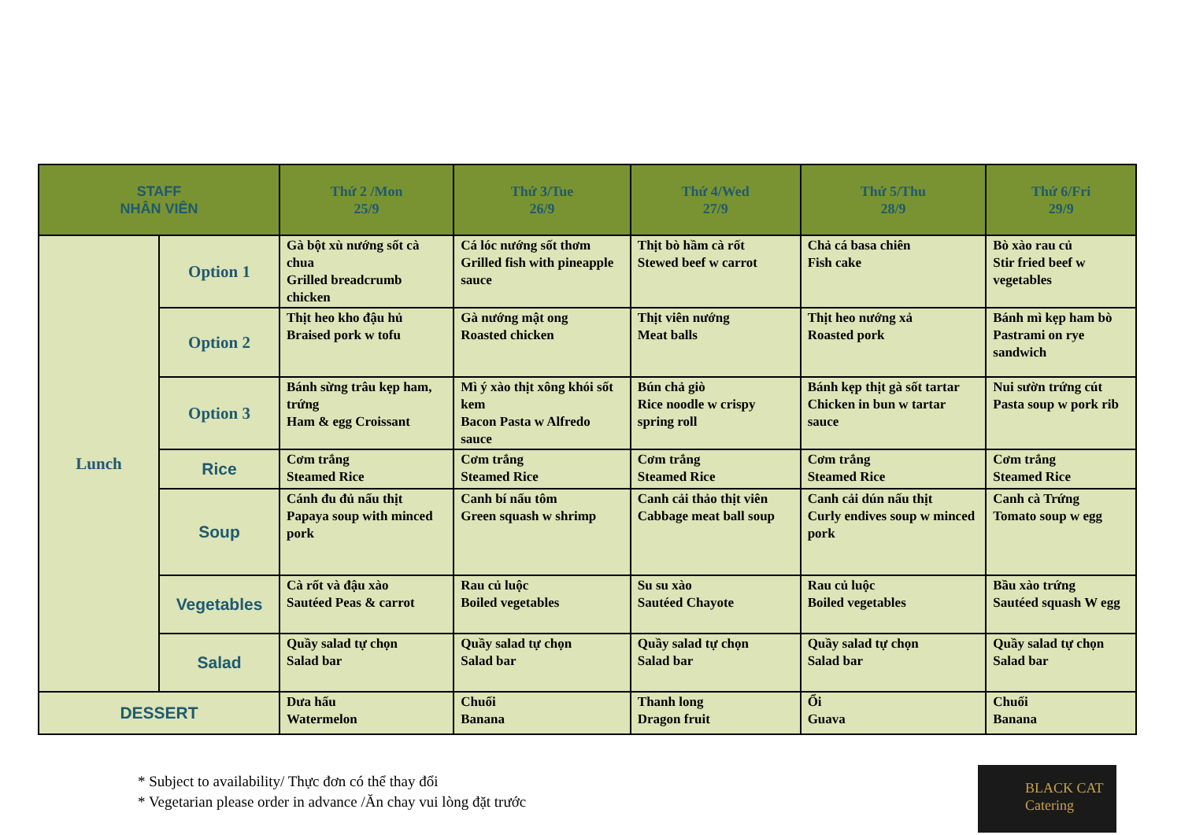| STAFF NHÂN VIÊN | | Thứ 2 /Mon 25/9 | Thứ 3/Tue 26/9 | Thứ 4/Wed 27/9 | Thứ 5/Thu 28/9 | Thứ 6/Fri 29/9 |
| --- | --- | --- | --- | --- | --- | --- |
| Lunch | Option 1 | Gà bột xù nướng sốt cà chua Grilled breadcrumb chicken | Cá lóc nướng sốt thơm Grilled fish with pineapple sauce | Thịt bò hầm cà rốt Stewed beef w carrot | Chả cá basa chiên Fish cake | Bò xào rau củ Stir fried beef w vegetables |
| | Option 2 | Thịt heo kho đậu hủ Braised pork w tofu | Gà nướng mật ong Roasted chicken | Thịt viên nướng Meat balls | Thịt heo nướng xả Roasted pork | Bánh mì kẹp ham bò Pastrami on rye sandwich |
| | Option 3 | Bánh sừng trâu kẹp ham, trứng Ham & egg Croissant | Mì ý xào thịt xông khói sốt kem Bacon Pasta w Alfredo sauce | Bún chả giò Rice noodle w crispy spring roll | Bánh kẹp thịt gà sốt tartar Chicken in bun w tartar sauce | Nui sườn trứng cút Pasta soup w pork rib |
| | Rice | Cơm trắng Steamed Rice | Cơm trắng Steamed Rice | Cơm trắng Steamed Rice | Cơm trắng Steamed Rice | Cơm trắng Steamed Rice |
| | Soup | Cánh đu đủ nấu thịt Papaya soup with minced pork | Canh bí nấu tôm Green squash w shrimp | Canh cải thảo thịt viên Cabbage meat ball soup | Canh cải dún nấu thịt Curly endives soup w minced pork | Canh cà Trứng Tomato soup w egg |
| | Vegetables | Cà rốt và đậu xào Sautéed Peas & carrot | Rau củ luộc Boiled vegetables | Su su xào Sautéed Chayote | Rau củ luộc Boiled vegetables | Bầu xào trứng Sautéed squash W egg |
| | Salad | Quầy salad tự chọn Salad bar | Quầy salad tự chọn Salad bar | Quầy salad tự chọn Salad bar | Quầy salad tự chọn Salad bar | Quầy salad tự chọn Salad bar |
| DESSERT | | Dưa hấu Watermelon | Chuối Banana | Thanh long Dragon fruit | Ổi Guava | Chuối Banana |
* Subject to availability/ Thực đơn có thể thay đổi
* Vegetarian please order in advance /Ăn chay vui lòng đặt trước
BLACK CAT
Catering